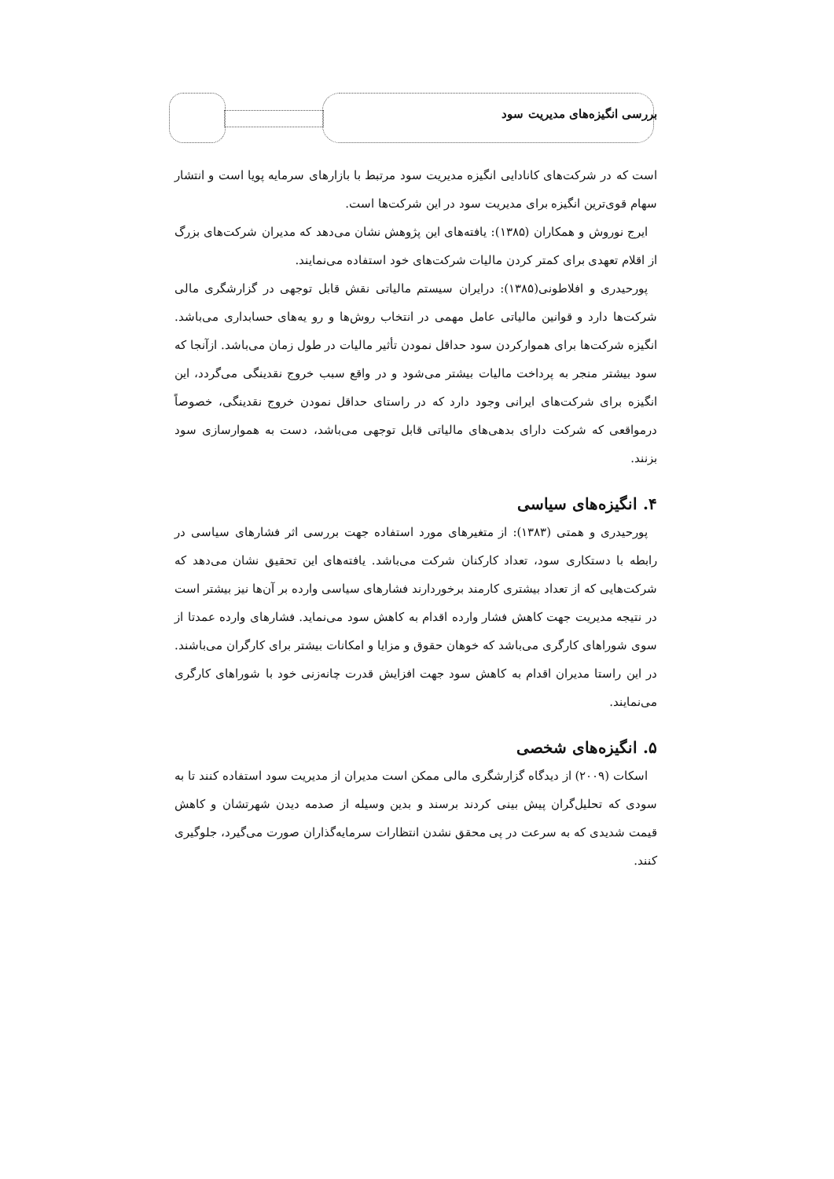بررسی انگیزه‌های مدیریت سود
است که در شرکت‌های کانادایی انگیزه مدیریت سود مرتبط با بازارهای سرمایه پویا است و انتشار سهام قوی‌ترین انگیزه برای مدیریت سود در این شرکت‌ها است.
ایرج نوروش و همکاران (۱۳۸۵): یافته‌های این پژوهش نشان می‌دهد که مدیران شرکت‌های بزرگ از اقلام تعهدی برای کمتر کردن مالیات شرکت‌های خود استفاده می‌نمایند.
پورحیدری و افلاطونی(۱۳۸۵): درایران سیستم مالیاتی نقش قابل توجهی در گزارشگری مالی شرکت‌ها دارد و قوانین مالیاتی عامل مهمی در انتخاب روش‌ها و رو یه‌های حسابداری می‌باشد. انگیزه شرکت‌ها برای هموارکردن سود حداقل نمودن تأثیر مالیات در طول زمان می‌باشد. ازآنجا که سود بیشتر منجر به پرداخت مالیات بیشتر می‌شود و در واقع سبب خروج نقدینگی می‌گردد، این انگیزه برای شرکت‌های ایرانی وجود دارد که در راستای حداقل نمودن خروج نقدینگی، خصوصاً درمواقعی که شرکت دارای بدهی‌های مالیاتی قابل توجهی می‌باشد، دست به هموارسازی سود بزنند.
۴. انگیزه‌های سیاسی
پورحیدری و همتی (۱۳۸۳): از متغیرهای مورد استفاده جهت بررسی اثر فشارهای سیاسی در رابطه با دستکاری سود، تعداد کارکنان شرکت می‌باشد. یافته‌های این تحقیق نشان می‌دهد که شرکت‌هایی که از تعداد بیشتری کارمند برخوردارند فشارهای سیاسی وارده بر آن‌ها نیز بیشتر است در نتیجه مدیریت جهت کاهش فشار وارده اقدام به کاهش سود می‌نماید. فشارهای وارده عمدتا از سوی شوراهای کارگری می‌باشد که خوهان حقوق و مزایا و امکانات بیشتر برای کارگران می‌باشند. در این راستا مدیران اقدام به کاهش سود جهت افزایش قدرت چانه‌زنی خود با شوراهای کارگری می‌نمایند.
۵. انگیزه‌های شخصی
اسکات (۲۰۰۹) از دیدگاه گزارشگری مالی ممکن است مدیران از مدیریت سود استفاده کنند تا به سودی که تحلیل‌گران پیش بینی کردند برسند و بدین وسیله از صدمه دیدن شهرتشان و کاهش قیمت شدیدی که به سرعت در پی محقق نشدن انتظارات سرمایه‌گذاران صورت می‌گیرد، جلوگیری کنند.